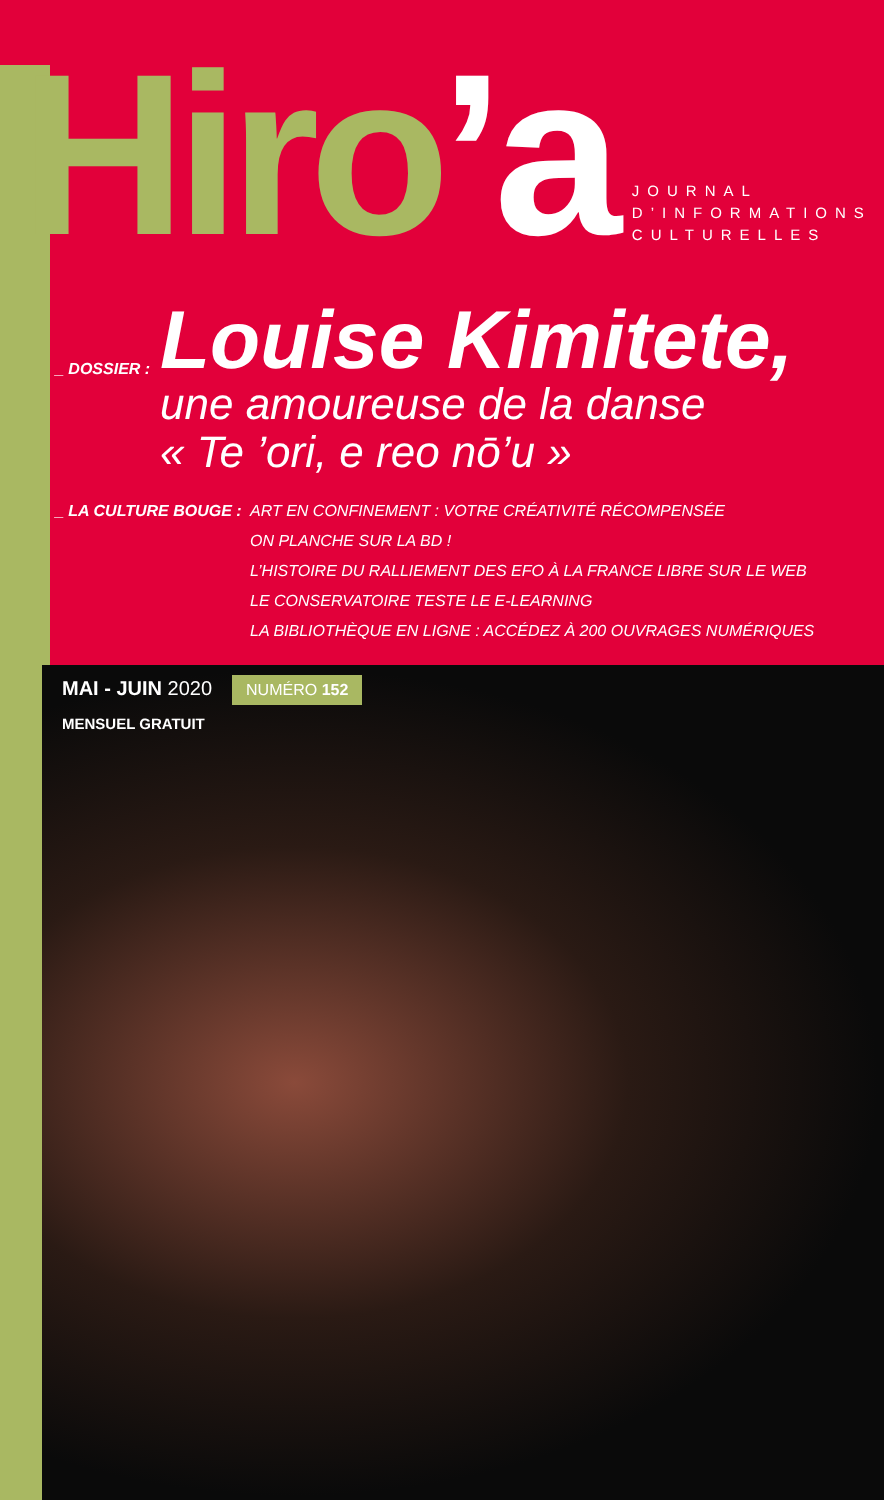Hiro’a
JOURNAL
D’INFORMATIONS
CULTURELLES
_ DOSSIER :
Louise Kimitete,
une amoureuse de la danse
« Te ’ori, e reo nō’u »
_ LA CULTURE BOUGE : ART EN CONFINEMENT : VOTRE CRÉATIVITÉ RÉCOMPENSÉE
ON PLANCHE SUR LA BD !
L’HISTOIRE DU RALLIEMENT DES EFO À LA FRANCE LIBRE SUR LE WEB
LE CONSERVATOIRE TESTE LE E-LEARNING
LA BIBLIOTHÈQUE EN LIGNE : ACCÉDEZ À 200 OUVRAGES NUMÉRIQUES
MAI - JUIN 2020 NUMÉRO 152
MENSUEL GRATUIT